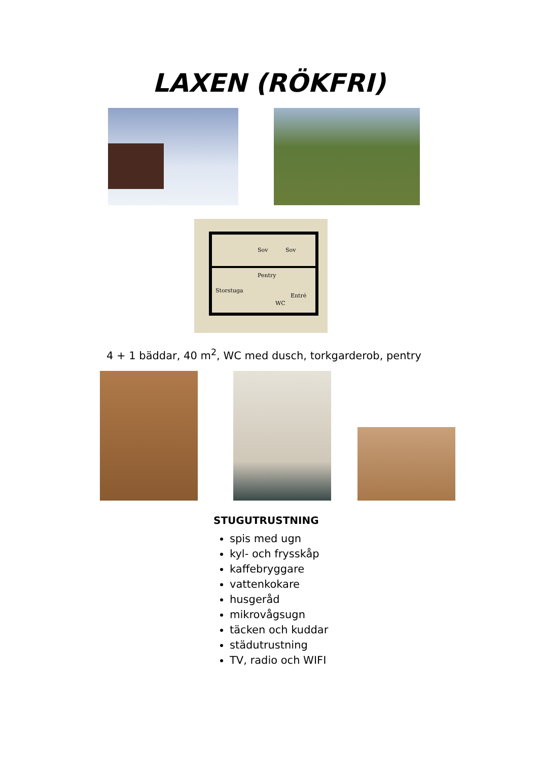LAXEN (RÖKFRI)
Pentry
Storstuga
Entré
WC
Sov
Sov
4 + 1 bäddar, 40 m<sup>2</sup>, WC med dusch, torkgarderob, pentry
STUGUTRUSTNING
spis med ugn
kyl- och frysskåp
kaffebryggare
vattenkokare
husgeråd
mikrovågsugn
täcken och kuddar
städutrustning
TV, radio och WIFI